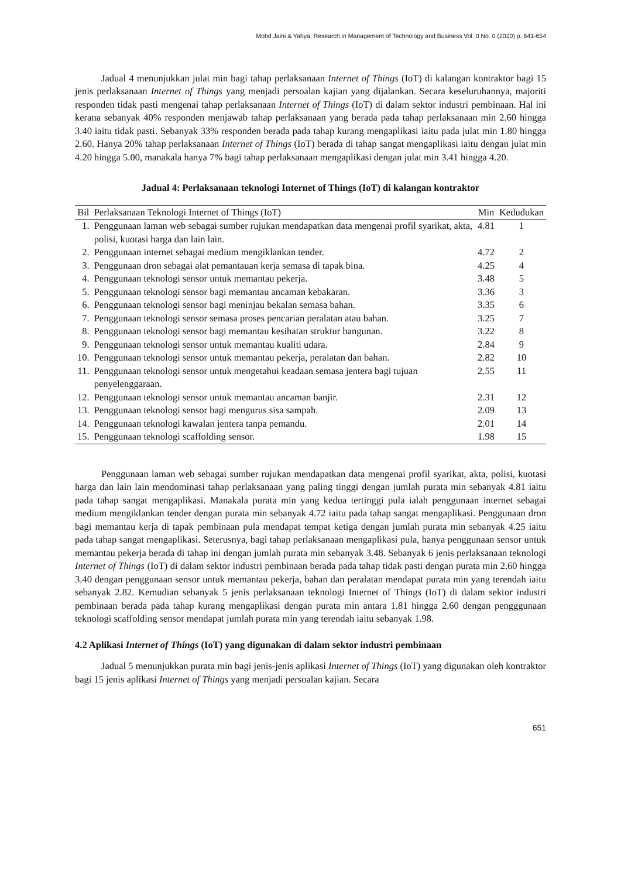Mohd Jaini & Yahya, Research in Management of Technology and Business Vol. 0 No. 0 (2020) p. 641-654
Jadual 4 menunjukkan julat min bagi tahap perlaksanaan Internet of Things (IoT) di kalangan kontraktor bagi 15 jenis perlaksanaan Internet of Things yang menjadi persoalan kajian yang dijalankan. Secara keseluruhannya, majoriti responden tidak pasti mengenai tahap perlaksanaan Internet of Things (IoT) di dalam sektor industri pembinaan. Hal ini kerana sebanyak 40% responden menjawab tahap perlaksanaan yang berada pada tahap perlaksanaan min 2.60 hingga 3.40 iaitu tidak pasti. Sebanyak 33% responden berada pada tahap kurang mengaplikasi iaitu pada julat min 1.80 hingga 2.60. Hanya 20% tahap perlaksanaan Internet of Things (IoT) berada di tahap sangat mengaplikasi iaitu dengan julat min 4.20 hingga 5.00, manakala hanya 7% bagi tahap perlaksanaan mengaplikasi dengan julat min 3.41 hingga 4.20.
Jadual 4: Perlaksanaan teknologi Internet of Things (IoT) di kalangan kontraktor
| Bil | Perlaksanaan Teknologi Internet of Things (IoT) | Min | Kedudukan |
| --- | --- | --- | --- |
| 1. | Penggunaan laman web sebagai sumber rujukan mendapatkan data mengenai profil syarikat, akta, polisi, kuotasi harga dan lain lain. | 4.81 | 1 |
| 2. | Penggunaan internet sebagai medium mengiklankan tender. | 4.72 | 2 |
| 3. | Penggunaan dron sebagai alat pemantauan kerja semasa di tapak bina. | 4.25 | 4 |
| 4. | Penggunaan teknologi sensor untuk memantau pekerja. | 3.48 | 5 |
| 5. | Penggunaan teknologi sensor bagi memantau ancaman kebakaran. | 3.36 | 3 |
| 6. | Penggunaan teknologi sensor bagi meninjau bekalan semasa bahan. | 3.35 | 6 |
| 7. | Penggunaan teknologi sensor semasa proses pencarian peralatan atau bahan. | 3.25 | 7 |
| 8. | Penggunaan teknologi sensor bagi memantau kesihatan struktur bangunan. | 3.22 | 8 |
| 9. | Penggunaan teknologi sensor untuk memantau kualiti udara. | 2.84 | 9 |
| 10. | Penggunaan teknologi sensor untuk memantau pekerja, peralatan dan bahan. | 2.82 | 10 |
| 11. | Penggunaan teknologi sensor untuk mengetahui keadaan semasa jentera bagi tujuan penyelenggaraan. | 2.55 | 11 |
| 12. | Penggunaan teknologi sensor untuk memantau ancaman banjir. | 2.31 | 12 |
| 13. | Penggunaan teknologi sensor bagi mengurus sisa sampah. | 2.09 | 13 |
| 14. | Penggunaan teknologi kawalan jentera tanpa pemandu. | 2.01 | 14 |
| 15. | Penggunaan teknologi scaffolding sensor. | 1.98 | 15 |
Penggunaan laman web sebagai sumber rujukan mendapatkan data mengenai profil syarikat, akta, polisi, kuotasi harga dan lain lain mendominasi tahap perlaksanaan yang paling tinggi dengan jumlah purata min sebanyak 4.81 iaitu pada tahap sangat mengaplikasi. Manakala purata min yang kedua tertinggi pula ialah penggunaan internet sebagai medium mengiklankan tender dengan purata min sebanyak 4.72 iaitu pada tahap sangat mengaplikasi. Penggunaan dron bagi memantau kerja di tapak pembinaan pula mendapat tempat ketiga dengan jumlah purata min sebanyak 4.25 iaitu pada tahap sangat mengaplikasi. Seterusnya, bagi tahap perlaksanaan mengaplikasi pula, hanya penggunaan sensor untuk memantau pekerja berada di tahap ini dengan jumlah purata min sebanyak 3.48. Sebanyak 6 jenis perlaksanaan teknologi Internet of Things (IoT) di dalam sektor industri pembinaan berada pada tahap tidak pasti dengan purata min 2.60 hingga 3.40 dengan penggunaan sensor untuk memantau pekerja, bahan dan peralatan mendapat purata min yang terendah iaitu sebanyak 2.82. Kemudian sebanyak 5 jenis perlaksanaan teknologi Internet of Things (IoT) di dalam sektor industri pembinaan berada pada tahap kurang mengaplikasi dengan purata min antara 1.81 hingga 2.60 dengan pengggunaan teknologi scaffolding sensor mendapat jumlah purata min yang terendah iaitu sebanyak 1.98.
4.2 Aplikasi Internet of Things (IoT) yang digunakan di dalam sektor industri pembinaan
Jadual 5 menunjukkan purata min bagi jenis-jenis aplikasi Internet of Things (IoT) yang digunakan oleh kontraktor bagi 15 jenis aplikasi Internet of Things yang menjadi persoalan kajian. Secara
651